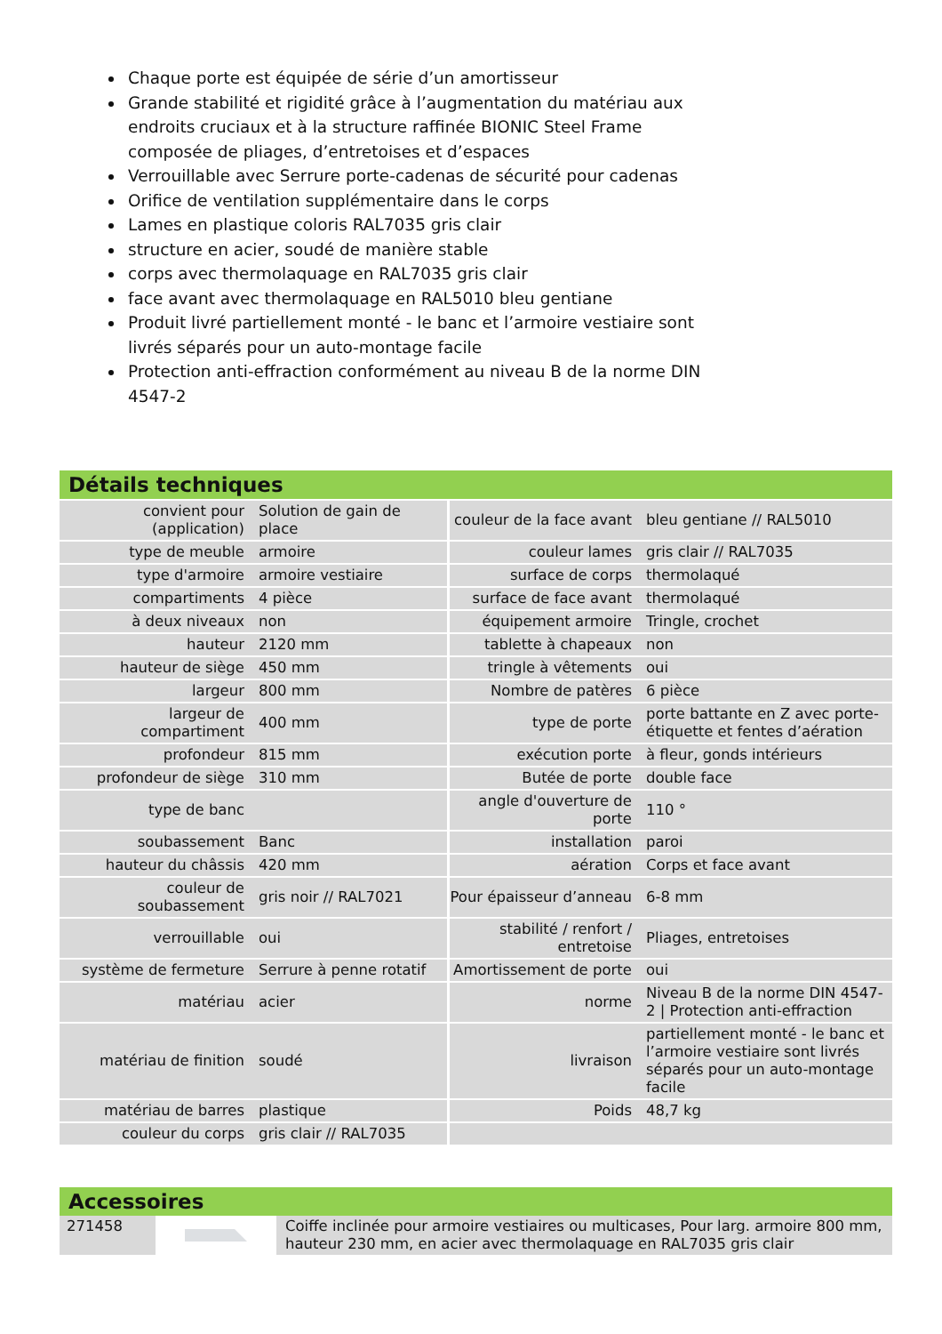Chaque porte est équipée de série d’un amortisseur
Grande stabilité et rigidité grâce à l’augmentation du matériau aux endroits cruciaux et à la structure raffinée BIONIC Steel Frame composée de pliages, d’entretoises et d’espaces
Verrouillable avec Serrure porte-cadenas de sécurité pour cadenas
Orifice de ventilation supplémentaire dans le corps
Lames en plastique coloris RAL7035 gris clair
structure en acier, soudé de manière stable
corps avec thermolaquage en RAL7035 gris clair
face avant avec thermolaquage en RAL5010 bleu gentiane
Produit livré partiellement monté - le banc et l’armoire vestiaire sont livrés séparés pour un auto-montage facile
Protection anti-effraction conformément au niveau B de la norme DIN 4547-2
Détails techniques
| convient pour (application) | Solution de gain de place | couleur de la face avant | bleu gentiane // RAL5010 |
| type de meuble | armoire | couleur lames | gris clair // RAL7035 |
| type d'armoire | armoire vestiaire | surface de corps | thermolaqué |
| compartiments | 4 pièce | surface de face avant | thermolaqué |
| à deux niveaux | non | équipement armoire | Tringle, crochet |
| hauteur | 2120 mm | tablette à chapeaux | non |
| hauteur de siège | 450 mm | tringle à vêtements | oui |
| largeur | 800 mm | Nombre de patères | 6 pièce |
| largeur de compartiment | 400 mm | type de porte | porte battante en Z avec porte-étiquette et fentes d’aération |
| profondeur | 815 mm | exécution porte | à fleur, gonds intérieurs |
| profondeur de siège | 310 mm | Butée de porte | double face |
| type de banc | | angle d'ouverture de porte | 110 ° |
| soubassement | Banc | installation | paroi |
| hauteur du châssis | 420 mm | aération | Corps et face avant |
| couleur de soubassement | gris noir // RAL7021 | Pour épaisseur d’anneau | 6-8 mm |
| verrouillable | oui | stabilité / renfort / entretoise | Pliages, entretoises |
| système de fermeture | Serrure à penne rotatif | Amortissement de porte | oui |
| matériau | acier | norme | Niveau B de la norme DIN 4547-2 / Protection anti-effraction |
| matériau de finition | soudé | livraison | partiellement monté - le banc et l’armoire vestiaire sont livrés séparés pour un auto-montage facile |
| matériau de barres | plastique | Poids | 48,7 kg |
| couleur du corps | gris clair // RAL7035 | | |
Accessoires
| 271458 | | Coiffe inclinée pour armoire vestiaires ou multicases, Pour larg. armoire 800 mm, hauteur 230 mm, en acier avec thermolaquage en RAL7035 gris clair |